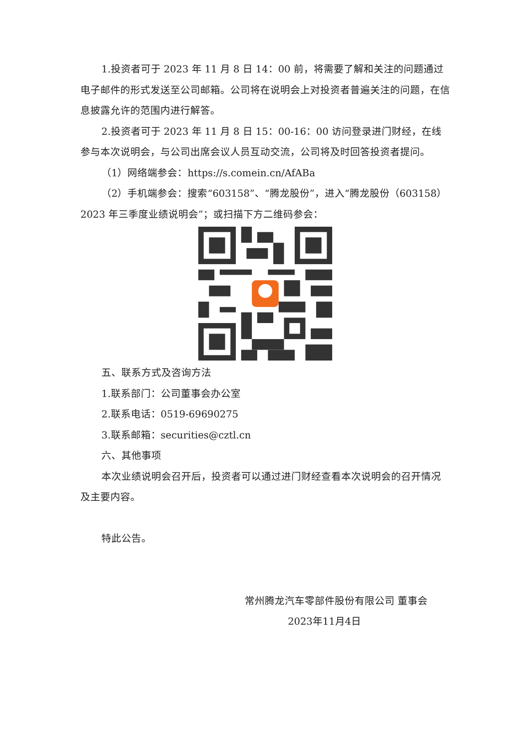1.投资者可于 2023 年 11 月 8 日 14：00 前，将需要了解和关注的问题通过电子邮件的形式发送至公司邮箱。公司将在说明会上对投资者普遍关注的问题，在信息披露允许的范围内进行解答。
2.投资者可于 2023 年 11 月 8 日 15：00-16：00 访问登录进门财经，在线参与本次说明会，与公司出席会议人员互动交流，公司将及时回答投资者提问。
（1）网络端参会：https://s.comein.cn/AfABa
（2）手机端参会：搜索“603158”、“腾龙股份”，进入“腾龙股份（603158）2023 年三季度业绩说明会”；或扫描下方二维码参会：
五、联系方式及咨询方法
1.联系部门：公司董事会办公室
2.联系电话：0519-69690275
3.联系邮箱：securities@cztl.cn
六、其他事项
本次业绩说明会召开后，投资者可以通过进门财经查看本次说明会的召开情况及主要内容。
特此公告。
常州腾龙汽车零部件股份有限公司 董事会
2023年11月4日